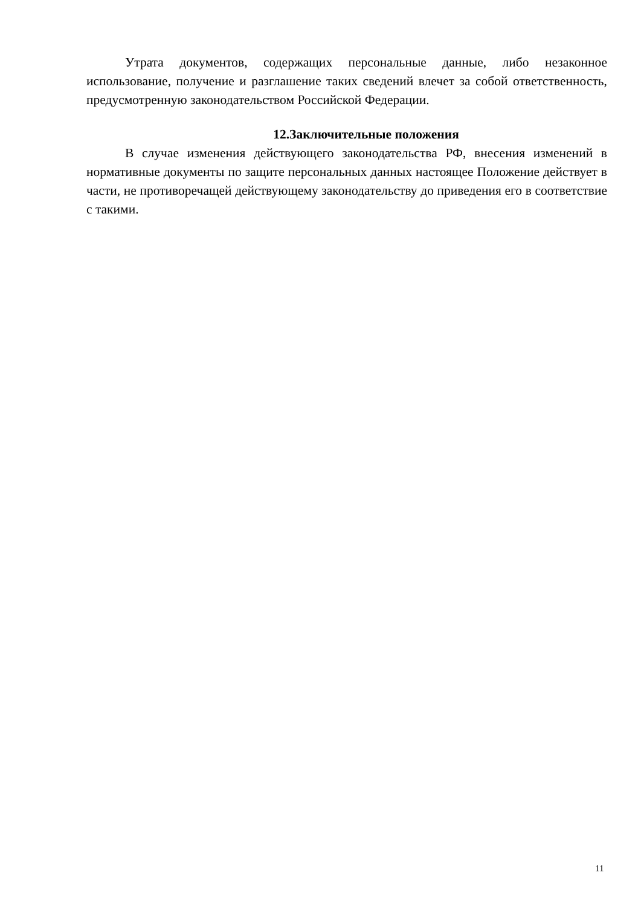Утрата документов, содержащих персональные данные, либо незаконное использование, получение и разглашение таких сведений влечет за собой ответственность, предусмотренную законодательством Российской Федерации.
12.Заключительные положения
В случае изменения действующего законодательства РФ, внесения изменений в нормативные документы по защите персональных данных настоящее Положение действует в части, не противоречащей действующему законодательству до приведения его в соответствие с такими.
11